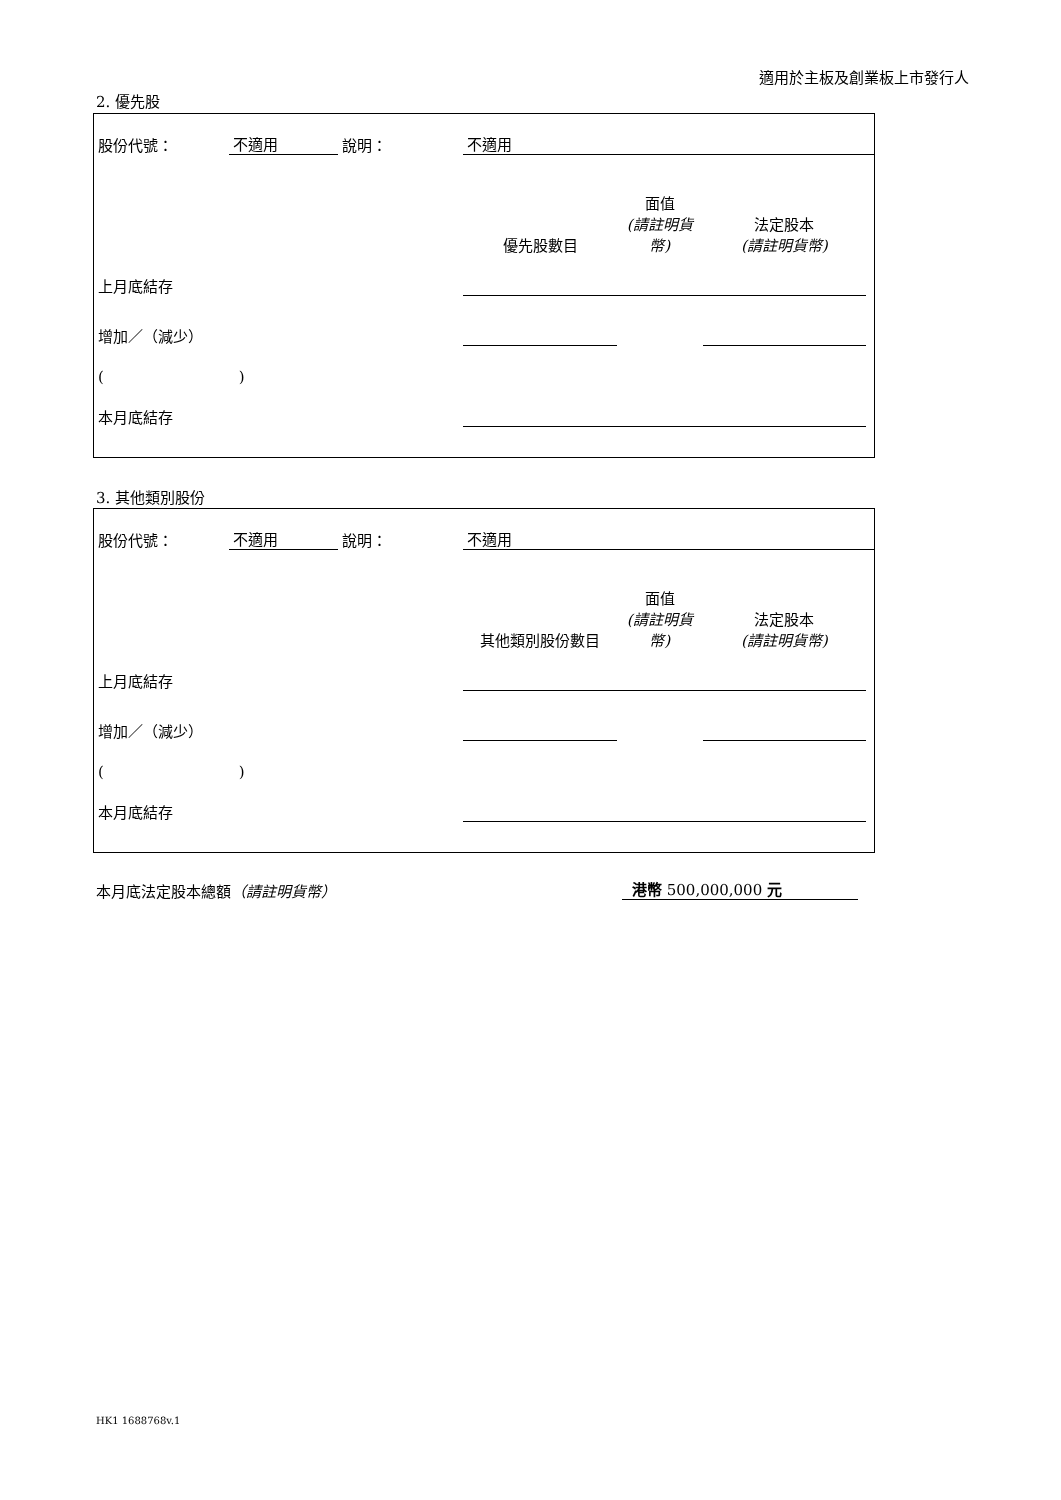適用於主板及創業板上市發行人
2. 優先股
| 股份代號： | 不適用 | 說明： | 不適用 | | | |
| | | | 優先股數目 | 面值 (請註明貨幣) | 法定股本 (請註明貨幣) | |
| 上月底結存 | | | | | | |
| 增加／（減少） | | | | | | |
| ( ) | | | | | | |
| 本月底結存 | | | | | | |
3. 其他類別股份
| 股份代號： | 不適用 | 說明： | 不適用 | | | |
| | | | 其他類別股份數目 | 面值 (請註明貨幣) | 法定股本 (請註明貨幣) | |
| 上月底結存 | | | | | | |
| 增加／（減少） | | | | | | |
| ( ) | | | | | | |
| 本月底結存 | | | | | | |
本月底法定股本總額（請註明貨幣） 港幣 500,000,000 元
HK1 1688768v.1